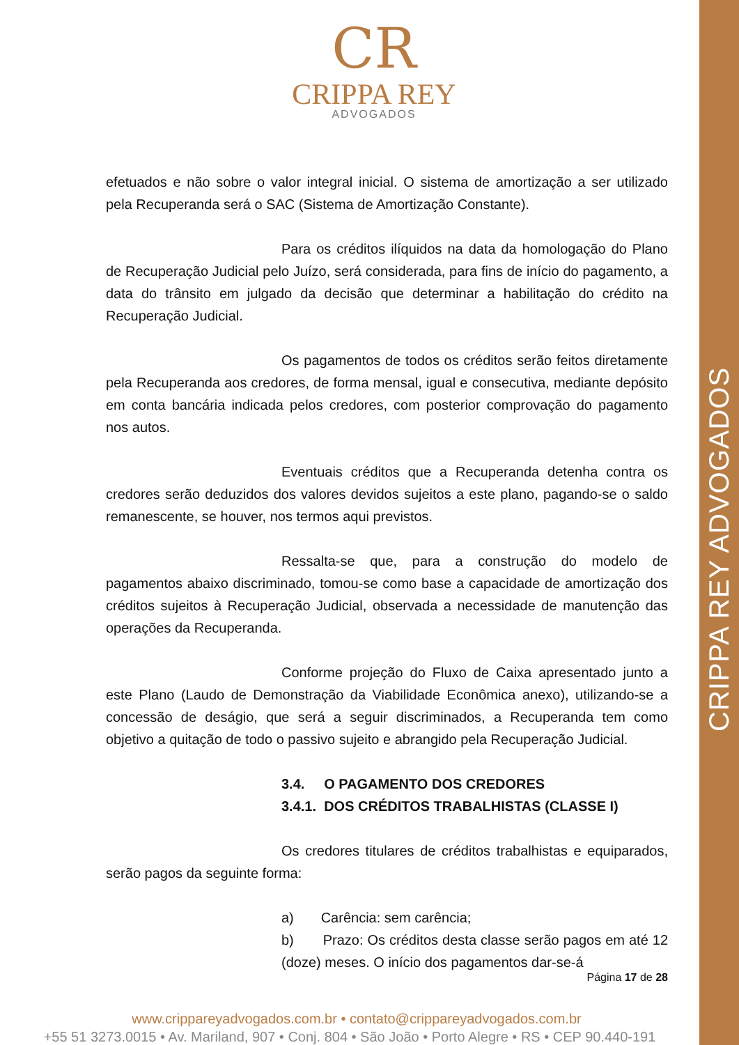CRIPPA REY ADVOGADOS
CR
CRIPPA REY
ADVOGADOS
efetuados e não sobre o valor integral inicial. O sistema de amortização a ser utilizado pela Recuperanda será o SAC (Sistema de Amortização Constante).
Para os créditos ilíquidos na data da homologação do Plano de Recuperação Judicial pelo Juízo, será considerada, para fins de início do pagamento, a data do trânsito em julgado da decisão que determinar a habilitação do crédito na Recuperação Judicial.
Os pagamentos de todos os créditos serão feitos diretamente pela Recuperanda aos credores, de forma mensal, igual e consecutiva, mediante depósito em conta bancária indicada pelos credores, com posterior comprovação do pagamento nos autos.
Eventuais créditos que a Recuperanda detenha contra os credores serão deduzidos dos valores devidos sujeitos a este plano, pagando-se o saldo remanescente, se houver, nos termos aqui previstos.
Ressalta-se que, para a construção do modelo de pagamentos abaixo discriminado, tomou-se como base a capacidade de amortização dos créditos sujeitos à Recuperação Judicial, observada a necessidade de manutenção das operações da Recuperanda.
Conforme projeção do Fluxo de Caixa apresentado junto a este Plano (Laudo de Demonstração da Viabilidade Econômica anexo), utilizando-se a concessão de deságio, que será a seguir discriminados, a Recuperanda tem como objetivo a quitação de todo o passivo sujeito e abrangido pela Recuperação Judicial.
3.4. O PAGAMENTO DOS CREDORES
3.4.1. DOS CRÉDITOS TRABALHISTAS (CLASSE I)
Os credores titulares de créditos trabalhistas e equiparados, serão pagos da seguinte forma:
a) Carência: sem carência;
b) Prazo: Os créditos desta classe serão pagos em até 12 (doze) meses. O início dos pagamentos dar-se-á
Página 17 de 28
www.crippareyadvogados.com.br • contato@crippareyadvogados.com.br
+55 51 3273.0015 • Av. Mariland, 907 • Conj. 804 • São João • Porto Alegre • RS • CEP 90.440-191